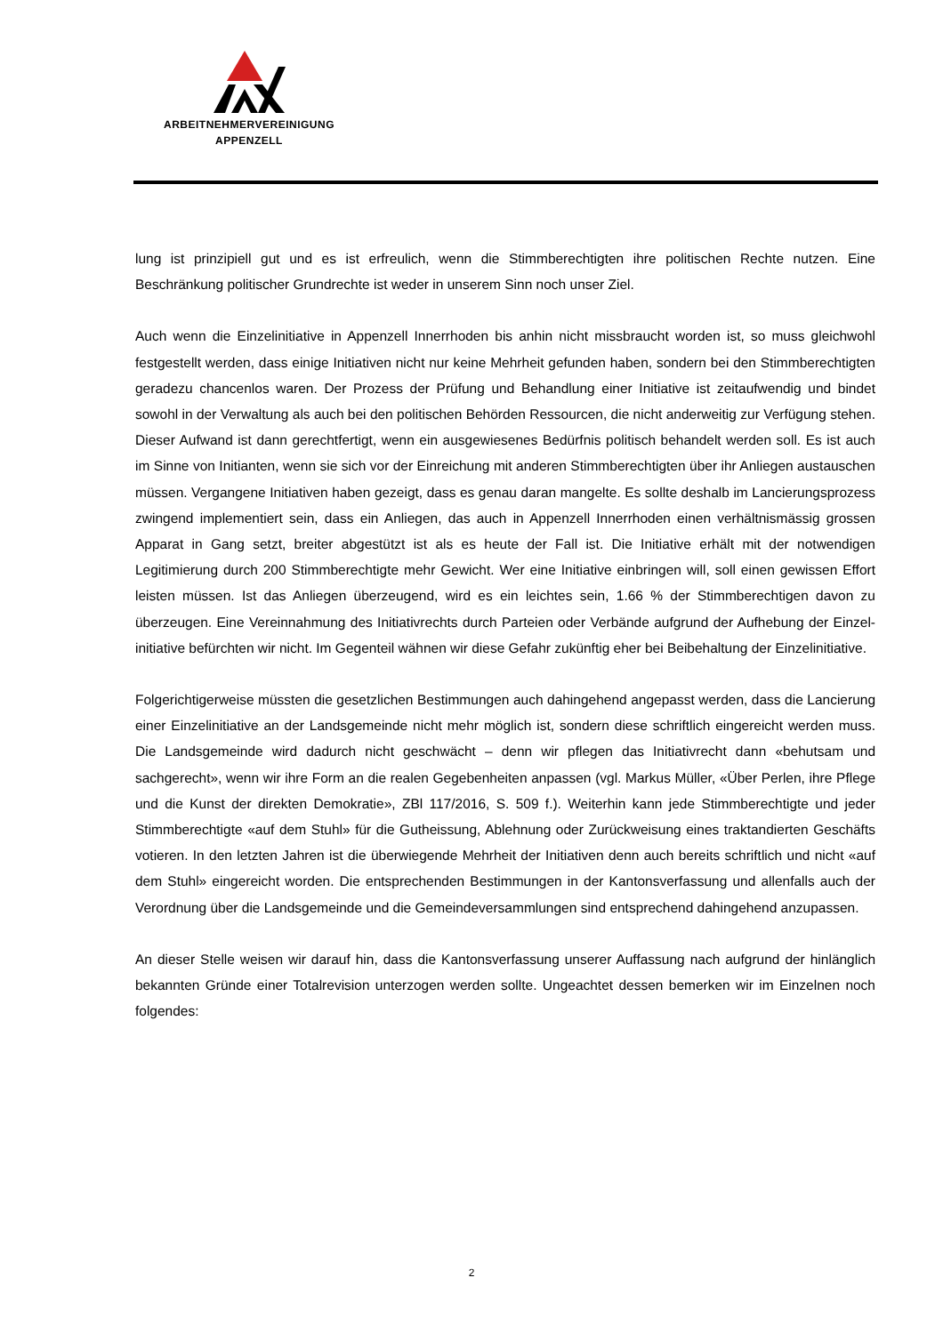ARBEITNEHMERVEREINIGUNG
APPENZELL
lung ist prinzipiell gut und es ist erfreulich, wenn die Stimmberechtigten ihre politischen Rechte nutzen. Eine Beschränkung politischer Grundrechte ist weder in unserem Sinn noch unser Ziel.
Auch wenn die Einzelinitiative in Appenzell Innerrhoden bis anhin nicht missbraucht worden ist, so muss gleichwohl festgestellt werden, dass einige Initiativen nicht nur keine Mehrheit gefunden haben, sondern bei den Stimmberechtigten geradezu chancenlos waren. Der Prozess der Prüfung und Behandlung einer Initiative ist zeitaufwendig und bindet sowohl in der Verwaltung als auch bei den politischen Behörden Ressourcen, die nicht anderweitig zur Verfügung stehen. Dieser Aufwand ist dann gerechtfertigt, wenn ein ausgewiesenes Bedürfnis politisch behandelt werden soll. Es ist auch im Sinne von Initianten, wenn sie sich vor der Einreichung mit anderen Stimmberechtigten über ihr Anliegen austauschen müssen. Vergangene Initiativen haben gezeigt, dass es genau daran mangelte. Es sollte deshalb im Lancierungsprozess zwingend implementiert sein, dass ein Anliegen, das auch in Appenzell Innerrhoden einen verhältnismässig grossen Apparat in Gang setzt, breiter abgestützt ist als es heute der Fall ist. Die Initiative erhält mit der notwendigen Legitimierung durch 200 Stimmberechtigte mehr Gewicht. Wer eine Initiative einbringen will, soll einen gewissen Effort leisten müssen. Ist das Anliegen überzeugend, wird es ein leichtes sein, 1.66 % der Stimmberechtigen davon zu überzeugen. Eine Vereinnahmung des Initiativrechts durch Parteien oder Verbände aufgrund der Aufhebung der Einzel-initiative befürchten wir nicht. Im Gegenteil wähnen wir diese Gefahr zukünftig eher bei Beibehaltung der Einzelinitiative.
Folgerichtigerweise müssten die gesetzlichen Bestimmungen auch dahingehend angepasst werden, dass die Lancierung einer Einzelinitiative an der Landsgemeinde nicht mehr möglich ist, sondern diese schriftlich eingereicht werden muss. Die Landsgemeinde wird dadurch nicht geschwächt – denn wir pflegen das Initiativrecht dann «behutsam und sachgerecht», wenn wir ihre Form an die realen Gegebenheiten anpassen (vgl. Markus Müller, «Über Perlen, ihre Pflege und die Kunst der direkten Demokratie», ZBl 117/2016, S. 509 f.). Weiterhin kann jede Stimmberechtigte und jeder Stimmberechtigte «auf dem Stuhl» für die Gutheissung, Ablehnung oder Zurückweisung eines traktandierten Geschäfts votieren. In den letzten Jahren ist die überwiegende Mehrheit der Initiativen denn auch bereits schriftlich und nicht «auf dem Stuhl» eingereicht worden. Die entsprechenden Bestimmungen in der Kantonsverfassung und allenfalls auch der Verordnung über die Landsgemeinde und die Gemeindeversammlungen sind entsprechend dahingehend anzupassen.
An dieser Stelle weisen wir darauf hin, dass die Kantonsverfassung unserer Auffassung nach aufgrund der hinlänglich bekannten Gründe einer Totalrevision unterzogen werden sollte. Ungeachtet dessen bemerken wir im Einzelnen noch folgendes:
2